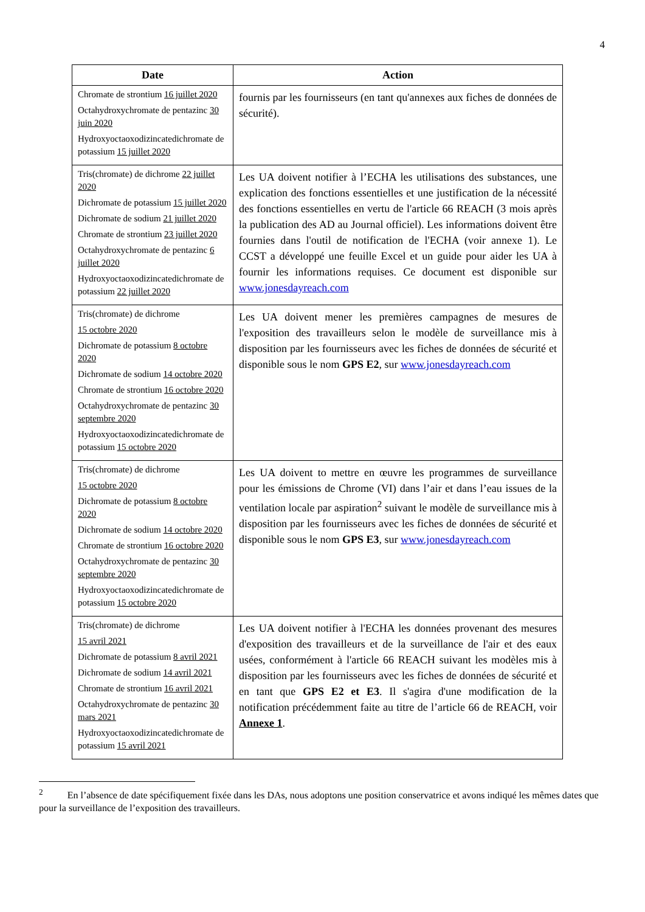4
| Date | Action |
| --- | --- |
| Chromate de strontium 16 juillet 2020 Octahydroxychromate de pentazinc 30 juin 2020 Hydroxyoctaoxodizincatedichromate de potassium 15 juillet 2020 | fournis par les fournisseurs (en tant qu'annexes aux fiches de données de sécurité). |
| Tris(chromate) de dichrome 22 juillet 2020 Dichromate de potassium 15 juillet 2020 Dichromate de sodium 21 juillet 2020 Chromate de strontium 23 juillet 2020 Octahydroxychromate de pentazinc 6 juillet 2020 Hydroxyoctaoxodizincatedichromate de potassium 22 juillet 2020 | Les UA doivent notifier à l’ECHA les utilisations des substances, une explication des fonctions essentielles et une justification de la nécessité des fonctions essentielles en vertu de l'article 66 REACH (3 mois après la publication des AD au Journal officiel). Les informations doivent être fournies dans l'outil de notification de l'ECHA (voir annexe 1). Le CCST a développé une feuille Excel et un guide pour aider les UA à fournir les informations requises. Ce document est disponible sur www.jonesdayreach.com |
| Tris(chromate) de dichrome 15 octobre 2020 Dichromate de potassium 8 octobre 2020 Dichromate de sodium 14 octobre 2020 Chromate de strontium 16 octobre 2020 Octahydroxychromate de pentazinc 30 septembre 2020 Hydroxyoctaoxodizincatedichromate de potassium 15 octobre 2020 | Les UA doivent mener les premières campagnes de mesures de l'exposition des travailleurs selon le modèle de surveillance mis à disposition par les fournisseurs avec les fiches de données de sécurité et disponible sous le nom GPS E2 , sur www.jonesdayreach.com |
| Tris(chromate) de dichrome 15 octobre 2020 Dichromate de potassium 8 octobre 2020 Dichromate de sodium 14 octobre 2020 Chromate de strontium 16 octobre 2020 Octahydroxychromate de pentazinc 30 septembre 2020 Hydroxyoctaoxodizincatedichromate de potassium 15 octobre 2020 | Les UA doivent to mettre en œuvre les programmes de surveillance pour les émissions de Chrome (VI) dans l’air et dans l’eau issues de la ventilation locale par aspiration<sup>2</sup> suivant le modèle de surveillance mis à disposition par les fournisseurs avec les fiches de données de sécurité et disponible sous le nom GPS E3 , sur www.jonesdayreach.com |
| Tris(chromate) de dichrome 15 avril 2021 Dichromate de potassium 8 avril 2021 Dichromate de sodium 14 avril 2021 Chromate de strontium 16 avril 2021 Octahydroxychromate de pentazinc 30 mars 2021 Hydroxyoctaoxodizincatedichromate de potassium 15 avril 2021 | Les UA doivent notifier à l'ECHA les données provenant des mesures d'exposition des travailleurs et de la surveillance de l'air et des eaux usées, conformément à l'article 66 REACH suivant les modèles mis à disposition par les fournisseurs avec les fiches de données de sécurité et en tant que GPS E2 et E3 . Il s'agira d'une modification de la notification précédemment faite au titre de l’article 66 de REACH, voir Annexe 1 . |
<sup>2</sup> En l’absence de date spécifiquement fixée dans les DAs, nous adoptons une position conservatrice et avons indiqué les mêmes dates que pour la surveillance de l’exposition des travailleurs.